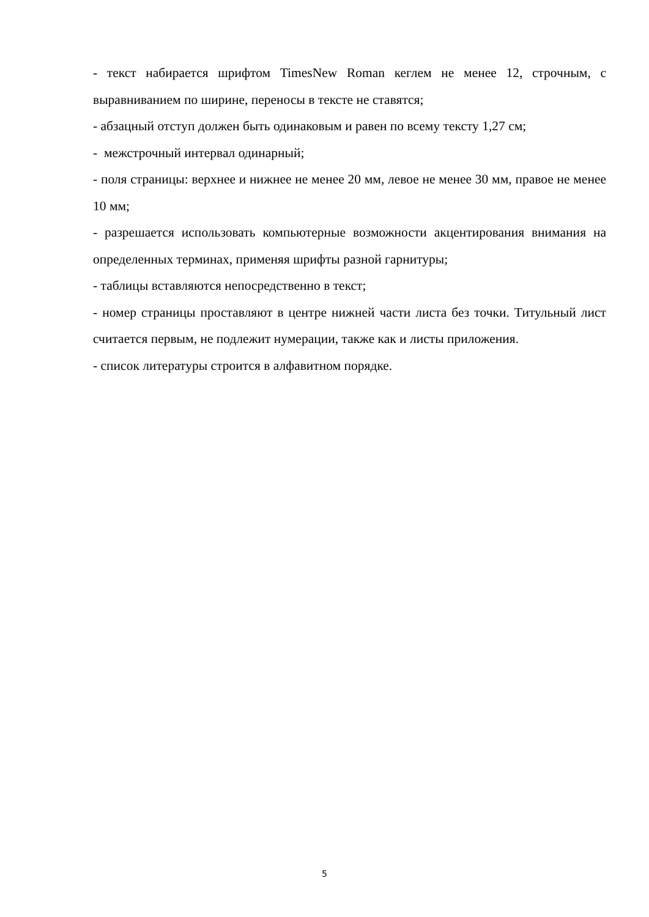- текст набирается шрифтом TimesNew Roman кеглем не менее 12, строчным, с выравниванием по ширине, переносы в тексте не ставятся;
- абзацный отступ должен быть одинаковым и равен по всему тексту 1,27 см;
- межстрочный интервал одинарный;
- поля страницы: верхнее и нижнее не менее 20 мм, левое не менее 30 мм, правое не менее 10 мм;
- разрешается использовать компьютерные возможности акцентирования внимания на определенных терминах, применяя шрифты разной гарнитуры;
- таблицы вставляются непосредственно в текст;
- номер страницы проставляют в центре нижней части листа без точки. Титульный лист считается первым, не подлежит нумерации, также как и листы приложения.
- список литературы строится в алфавитном порядке.
5